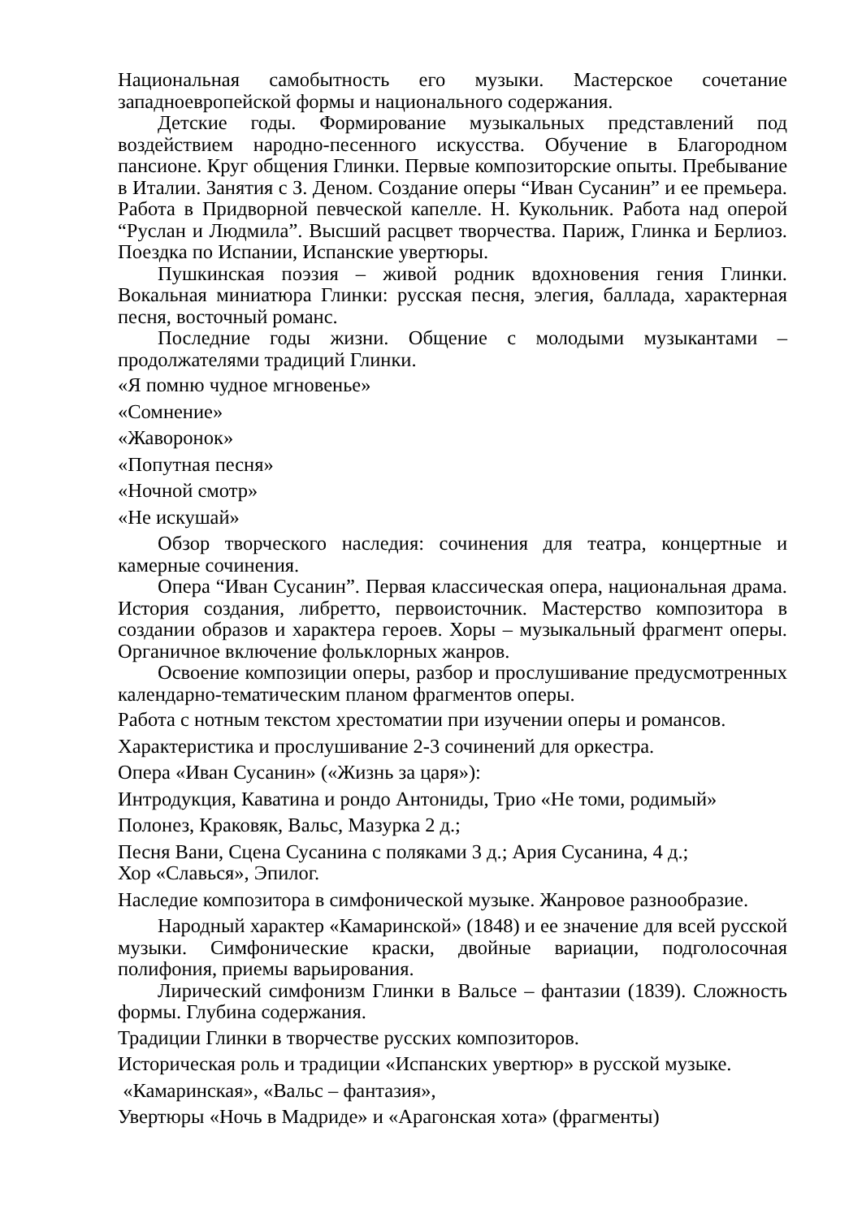Национальная самобытность его музыки. Мастерское сочетание западноевропейской формы и национального содержания.
Детские годы. Формирование музыкальных представлений под воздействием народно-песенного искусства. Обучение в Благородном пансионе. Круг общения Глинки. Первые композиторские опыты. Пребывание в Италии. Занятия с З. Деном. Создание оперы “Иван Сусанин” и ее премьера. Работа в Придворной певческой капелле. Н. Кукольник. Работа над оперой “Руслан и Людмила”. Высший расцвет творчества. Париж, Глинка и Берлиоз. Поездка по Испании, Испанские увертюры.
Пушкинская поэзия – живой родник вдохновения гения Глинки. Вокальная миниатюра Глинки: русская песня, элегия, баллада, характерная песня, восточный романс.
Последние годы жизни. Общение с молодыми музыкантами – продолжателями традиций Глинки.
«Я помню чудное мгновенье»
«Сомнение»
«Жаворонок»
«Попутная песня»
«Ночной смотр»
«Не искушай»
Обзор творческого наследия: сочинения для театра, концертные и камерные сочинения.
Опера “Иван Сусанин”. Первая классическая опера, национальная драма. История создания, либретто, первоисточник. Мастерство композитора в создании образов и характера героев. Хоры – музыкальный фрагмент оперы. Органичное включение фольклорных жанров.
Освоение композиции оперы, разбор и прослушивание предусмотренных календарно-тематическим планом фрагментов оперы.
Работа с нотным текстом хрестоматии при изучении оперы и романсов.
Характеристика и прослушивание 2-3 сочинений для оркестра.
Опера «Иван Сусанин» («Жизнь за царя»):
Интродукция, Каватина и рондо Антониды, Трио «Не томи, родимый»
Полонез, Краковяк, Вальс, Мазурка 2 д.;
Песня Вани, Сцена Сусанина с поляками 3 д.; Ария Сусанина, 4 д.;
Хор «Славься», Эпилог.
Наследие композитора в симфонической музыке. Жанровое разнообразие.
Народный характер «Камаринской» (1848) и ее значение для всей русской музыки. Симфонические краски, двойные вариации, подголосочная полифония, приемы варьирования.
Лирический симфонизм Глинки в Вальсе – фантазии (1839). Сложность формы. Глубина содержания.
Традиции Глинки в творчестве русских композиторов.
Историческая роль и традиции «Испанских увертюр» в русской музыке.
«Камаринская», «Вальс – фантазия»,
Увертюры «Ночь в Мадриде» и «Арагонская хота» (фрагменты)